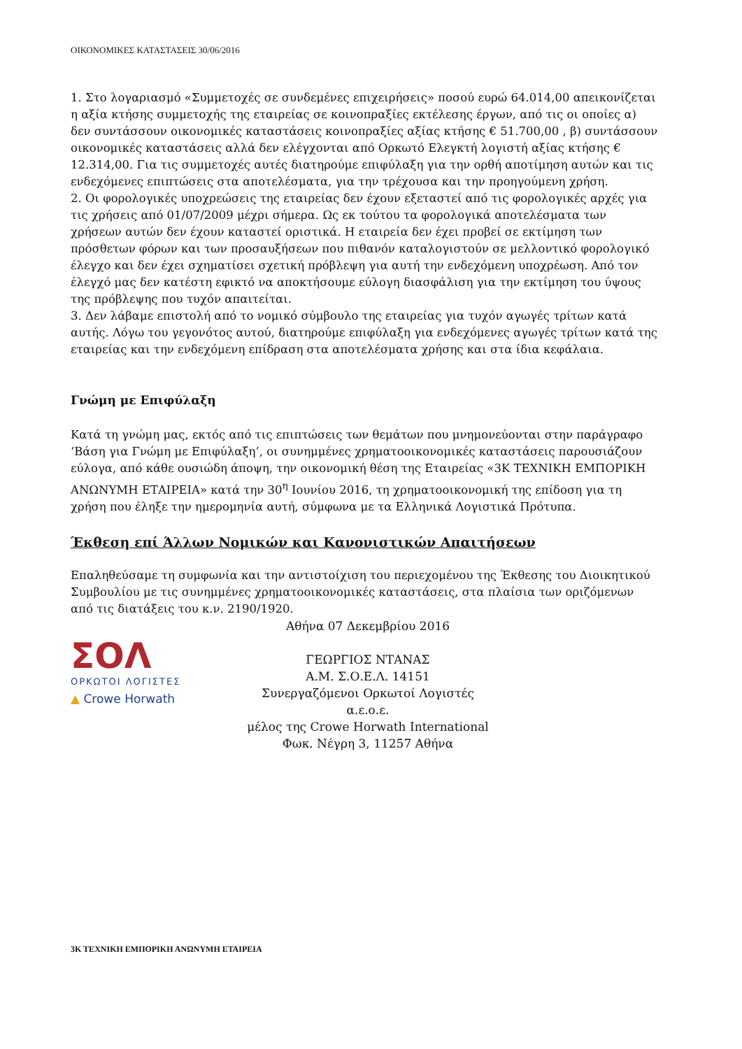ΟΙΚΟΝΟΜΙΚΕΣ ΚΑΤΑΣΤΑΣΕΙΣ 30/06/2016
1. Στο λογαριασμό «Συμμετοχές σε συνδεμένες επιχειρήσεις» ποσού ευρώ 64.014,00 απεικονίζεται η αξία κτήσης συμμετοχής της εταιρείας σε κοινοπραξίες εκτέλεσης έργων, από τις οι οποίες α) δεν συντάσσουν οικονομικές καταστάσεις κοινοπραξίες αξίας κτήσης € 51.700,00 , β) συντάσσουν οικονομικές καταστάσεις αλλά δεν ελέγχονται από Ορκωτό Ελεγκτή λογιστή αξίας κτήσης € 12.314,00. Για τις συμμετοχές αυτές διατηρούμε επιφύλαξη για την ορθή αποτίμηση αυτών και τις ενδεχόμενες επιπτώσεις στα αποτελέσματα, για την τρέχουσα και την προηγούμενη χρήση.
2. Οι φορολογικές υποχρεώσεις της εταιρείας δεν έχουν εξεταστεί από τις φορολογικές αρχές για τις χρήσεις από 01/07/2009 μέχρι σήμερα. Ως εκ τούτου τα φορολογικά αποτελέσματα των χρήσεων αυτών δεν έχουν καταστεί οριστικά. Η εταιρεία δεν έχει προβεί σε εκτίμηση των πρόσθετων φόρων και των προσαυξήσεων που πιθανόν καταλογιστούν σε μελλοντικό φορολογικό έλεγχο και δεν έχει σχηματίσει σχετική πρόβλεψη για αυτή την ενδεχόμενη υποχρέωση. Από τον έλεγχό μας δεν κατέστη εφικτό να αποκτήσουμε εύλογη διασφάλιση για την εκτίμηση του ύψους της πρόβλεψης που τυχόν απαιτείται.
3. Δεν λάβαμε επιστολή από το νομικό σύμβουλο της εταιρείας για τυχόν αγωγές τρίτων κατά αυτής. Λόγω του γεγονότος αυτού, διατηρούμε επιφύλαξη για ενδεχόμενες αγωγές τρίτων κατά της εταιρείας και την ενδεχόμενη επίδραση στα αποτελέσματα χρήσης και στα ίδια κεφάλαια.
Γνώμη με Επιφύλαξη
Κατά τη γνώμη μας, εκτός από τις επιπτώσεις των θεμάτων που μνημονεύονται στην παράγραφο ‘Βάση για Γνώμη με Επιφύλαξη’, οι συνημμένες χρηματοοικονομικές καταστάσεις παρουσιάζουν εύλογα, από κάθε ουσιώδη άποψη, την οικονομική θέση της Εταιρείας «3Κ ΤΕΧΝΙΚΗ ΕΜΠΟΡΙΚΗ ΑΝΩΝΥΜΗ ΕΤΑΙΡΕΙΑ» κατά την 30<sup>η</sup> Ιουνίου 2016, τη χρηματοοικονομική της επίδοση για τη χρήση που έληξε την ημερομηνία αυτή, σύμφωνα με τα Ελληνικά Λογιστικά Πρότυπα.
Έκθεση επί Άλλων Νομικών και Κανονιστικών Απαιτήσεων
Επαληθεύσαμε τη συμφωνία και την αντιστοίχιση του περιεχομένου της Έκθεσης του Διοικητικού Συμβουλίου με τις συνημμένες χρηματοοικονομικές καταστάσεις, στα πλαίσια των οριζόμενων από τις διατάξεις του κ.ν. 2190/1920.
ΣΟΛ
ΟΡΚΩΤΟΙ ΛΟΓΙΣΤΕΣ
▲ Crowe Horwath
Αθήνα 07 Δεκεμβρίου 2016
ΓΕΩΡΓΙΟΣ ΝΤΑΝΑΣ
Α.Μ. Σ.Ο.Ε.Λ. 14151
Συνεργαζόμενοι Ορκωτοί Λογιστές α.ε.ο.ε.
μέλος της Crowe Horwath International
Φωκ. Νέγρη 3, 11257 Αθήνα
3Κ ΤΕΧΝΙΚΗ ΕΜΠΟΡΙΚΗ ΑΝΩΝΥΜΗ ΕΤΑΙΡΕΙΑ